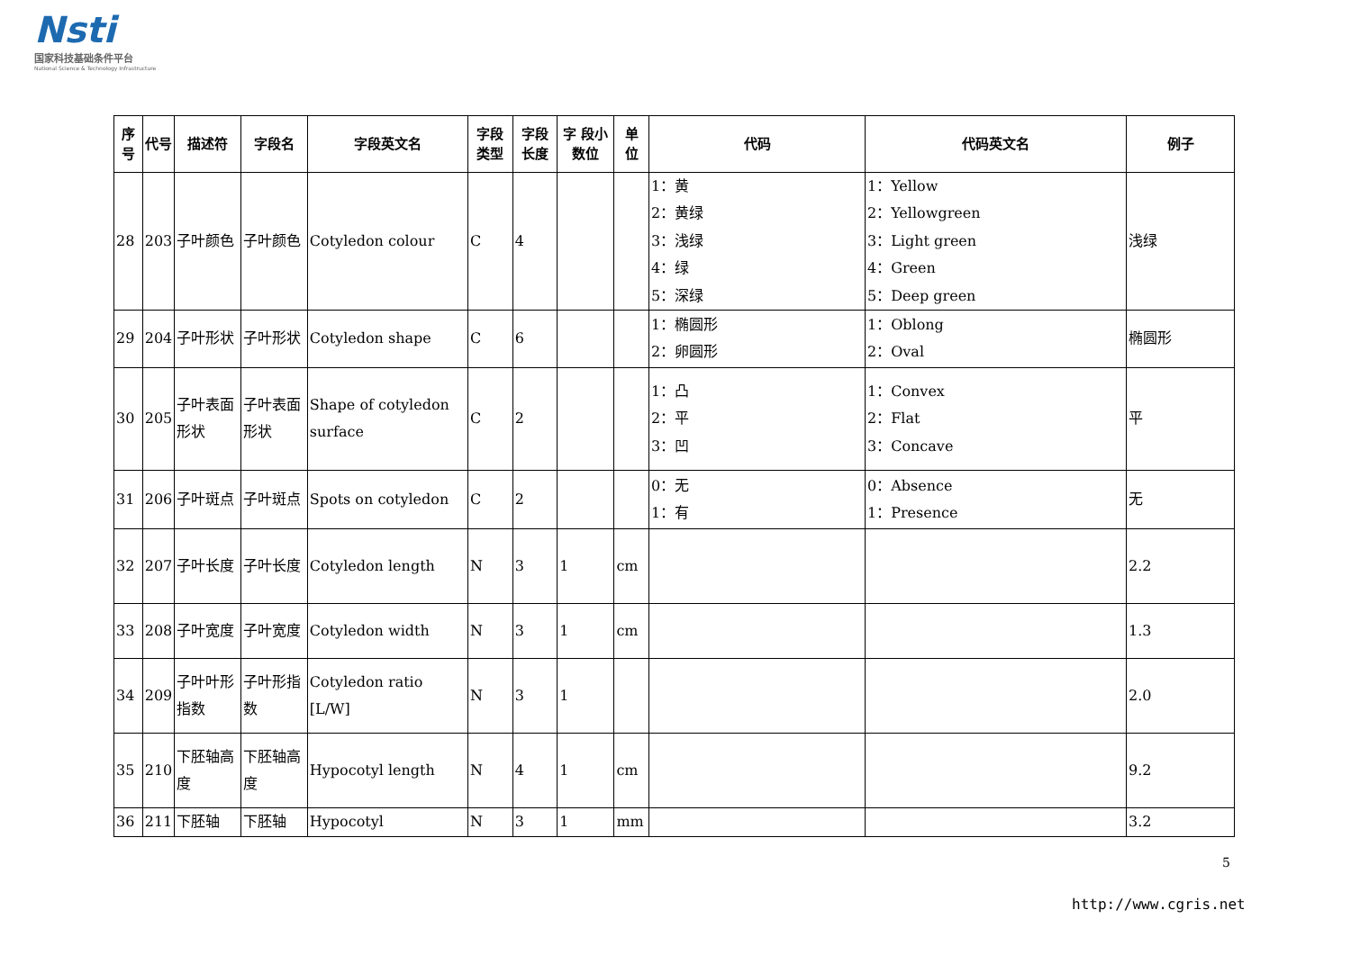Nsti
国家科技基础条件平台
National Science & Technology Infrastructure
| 序号 | 代号 | 描述符 | 字段名 | 字段英文名 | 字段类型 | 字段长度 | 字 段小数位 | 单 位 | 代码 | 代码英文名 | 例子 |
| --- | --- | --- | --- | --- | --- | --- | --- | --- | --- | --- | --- |
| 28 | 203 | 子叶颜色 | 子叶颜色 | Cotyledon colour | C | 4 | | | 1：黄 2：黄绿 3：浅绿 4：绿 5：深绿 | 1：Yellow 2：Yellowgreen 3：Light green 4：Green 5：Deep green | 浅绿 |
| 29 | 204 | 子叶形状 | 子叶形状 | Cotyledon shape | C | 6 | | | 1：椭圆形 2：卵圆形 | 1：Oblong 2：Oval | 椭圆形 |
| 30 | 205 | 子叶表面形状 | 子叶表面形状 | Shape of cotyledon surface | C | 2 | | | 1：凸 2：平 3：凹 | 1：Convex 2：Flat 3：Concave | 平 |
| 31 | 206 | 子叶斑点 | 子叶斑点 | Spots on cotyledon | C | 2 | | | 0：无 1：有 | 0：Absence 1：Presence | 无 |
| 32 | 207 | 子叶长度 | 子叶长度 | Cotyledon length | N | 3 | 1 | cm | | | 2.2 |
| 33 | 208 | 子叶宽度 | 子叶宽度 | Cotyledon width | N | 3 | 1 | cm | | | 1.3 |
| 34 | 209 | 子叶叶形指数 | 子叶形指数 | Cotyledon ratio [L/W] | N | 3 | 1 | | | | 2.0 |
| 35 | 210 | 下胚轴高度 | 下胚轴高度 | Hypocotyl length | N | 4 | 1 | cm | | | 9.2 |
| 36 | 211 | 下胚轴 | 下胚轴 | Hypocotyl | N | 3 | 1 | mm | | | 3.2 |
5
http://www.cgris.net